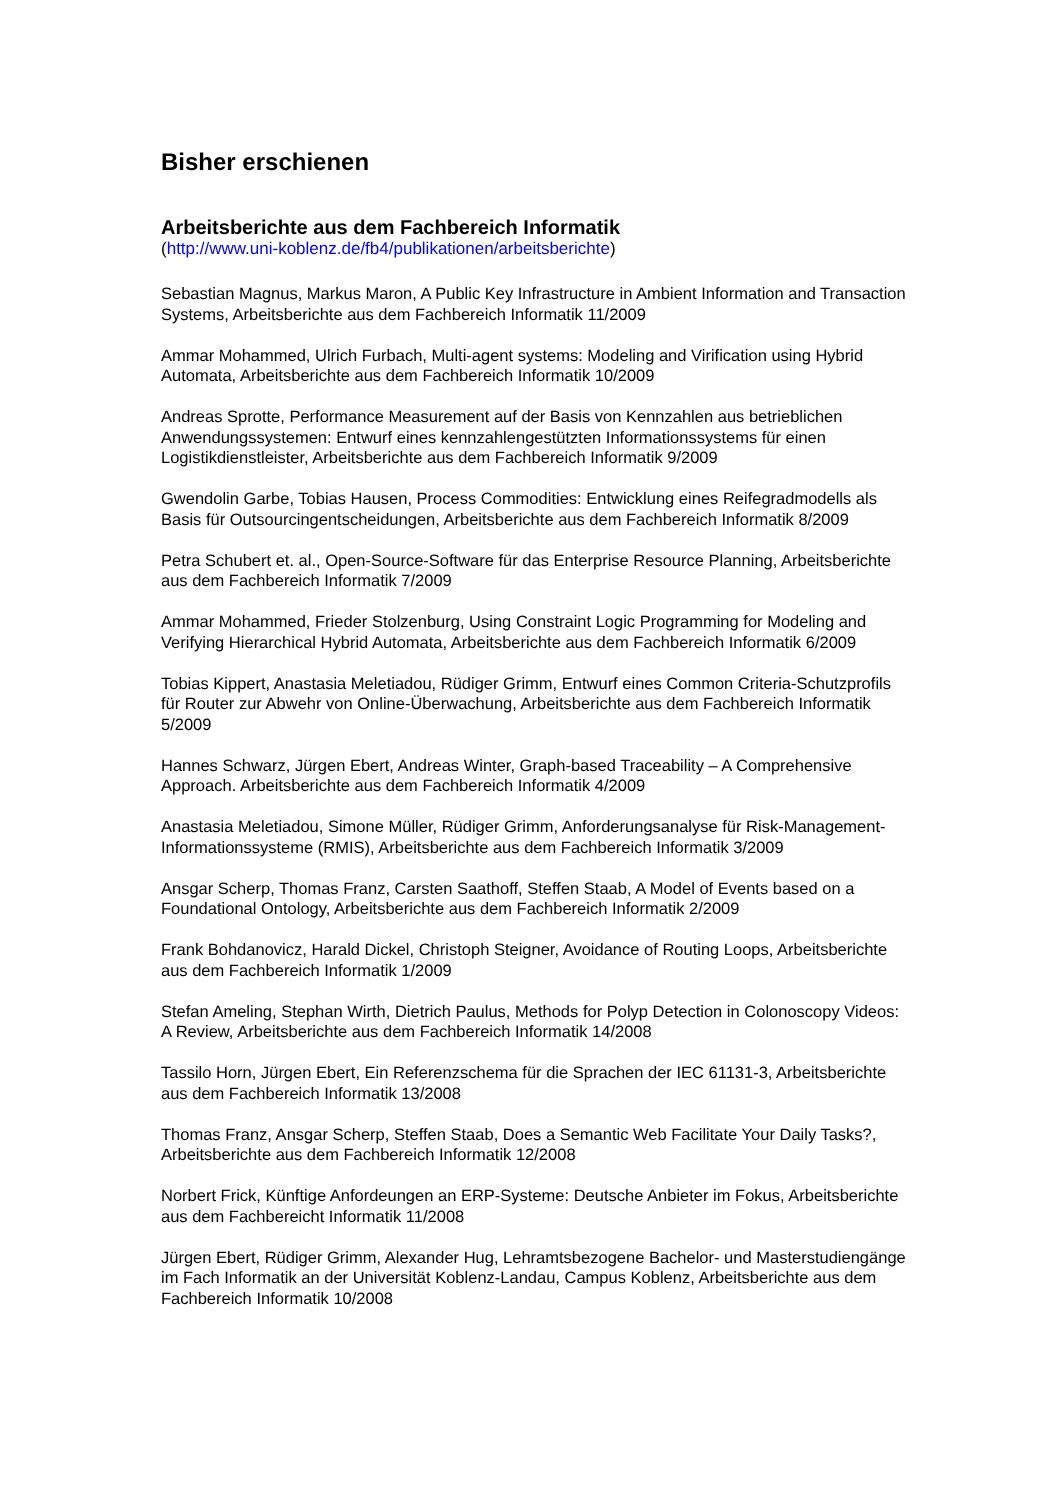Bisher erschienen
Arbeitsberichte aus dem Fachbereich Informatik
(http://www.uni-koblenz.de/fb4/publikationen/arbeitsberichte)
Sebastian Magnus, Markus Maron, A Public Key Infrastructure in Ambient Information and Transaction Systems, Arbeitsberichte aus dem Fachbereich Informatik 11/2009
Ammar Mohammed, Ulrich Furbach, Multi-agent systems: Modeling and Virification using Hybrid Automata, Arbeitsberichte aus dem Fachbereich Informatik 10/2009
Andreas Sprotte, Performance Measurement auf der Basis von Kennzahlen aus betrieblichen Anwendungssystemen: Entwurf eines kennzahlengestützten Informationssystems für einen Logistikdienstleister, Arbeitsberichte aus dem Fachbereich Informatik 9/2009
Gwendolin Garbe, Tobias Hausen, Process Commodities: Entwicklung eines Reifegradmodells als Basis für Outsourcingentscheidungen, Arbeitsberichte aus dem Fachbereich Informatik 8/2009
Petra Schubert et. al., Open-Source-Software für das Enterprise Resource Planning, Arbeitsberichte aus dem Fachbereich Informatik 7/2009
Ammar Mohammed, Frieder Stolzenburg, Using Constraint Logic Programming for Modeling and Verifying Hierarchical Hybrid Automata, Arbeitsberichte aus dem Fachbereich Informatik 6/2009
Tobias Kippert, Anastasia Meletiadou, Rüdiger Grimm, Entwurf eines Common Criteria-Schutzprofils für Router zur Abwehr von Online-Überwachung, Arbeitsberichte aus dem Fachbereich Informatik 5/2009
Hannes Schwarz, Jürgen Ebert, Andreas Winter, Graph-based Traceability – A Comprehensive Approach. Arbeitsberichte aus dem Fachbereich Informatik 4/2009
Anastasia Meletiadou, Simone Müller, Rüdiger Grimm, Anforderungsanalyse für Risk-Management-Informationssysteme (RMIS), Arbeitsberichte aus dem Fachbereich Informatik 3/2009
Ansgar Scherp, Thomas Franz, Carsten Saathoff, Steffen Staab, A Model of Events based on a Foundational Ontology, Arbeitsberichte aus dem Fachbereich Informatik 2/2009
Frank Bohdanovicz, Harald Dickel, Christoph Steigner, Avoidance of Routing Loops, Arbeitsberichte aus dem Fachbereich Informatik 1/2009
Stefan Ameling, Stephan Wirth, Dietrich Paulus, Methods for Polyp Detection in Colonoscopy Videos: A Review, Arbeitsberichte aus dem Fachbereich Informatik 14/2008
Tassilo Horn, Jürgen Ebert, Ein Referenzschema für die Sprachen der IEC 61131-3, Arbeitsberichte aus dem Fachbereich Informatik 13/2008
Thomas Franz, Ansgar Scherp, Steffen Staab, Does a Semantic Web Facilitate Your Daily Tasks?, Arbeitsberichte aus dem Fachbereich Informatik 12/2008
Norbert Frick, Künftige Anfordeungen an ERP-Systeme: Deutsche Anbieter im Fokus, Arbeitsberichte aus dem Fachbereicht Informatik 11/2008
Jürgen Ebert, Rüdiger Grimm, Alexander Hug, Lehramtsbezogene Bachelor- und Masterstudiengänge im Fach Informatik an der Universität Koblenz-Landau, Campus Koblenz, Arbeitsberichte aus dem Fachbereich Informatik 10/2008